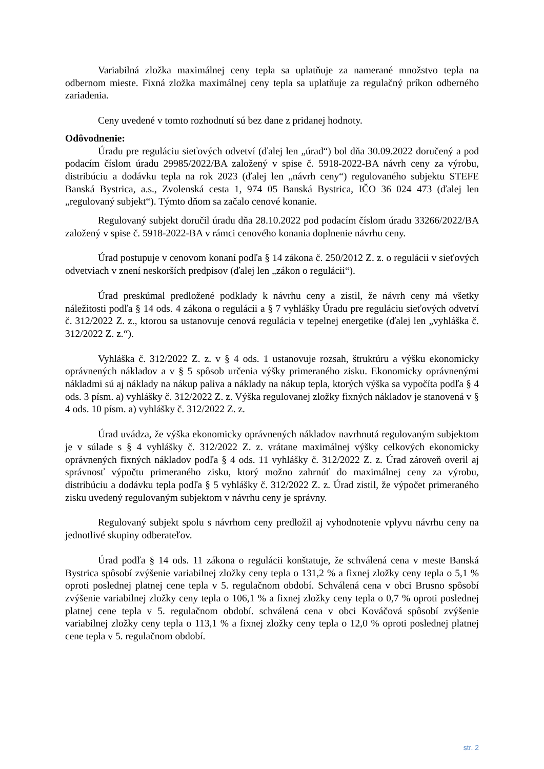Variabilná zložka maximálnej ceny tepla sa uplatňuje za namerané množstvo tepla na odbernom mieste. Fixná zložka maximálnej ceny tepla sa uplatňuje za regulačný príkon odberného zariadenia.
Ceny uvedené v tomto rozhodnutí sú bez dane z pridanej hodnoty.
Odôvodnenie:
Úradu pre reguláciu sieťových odvetví (ďalej len „úrad“) bol dňa 30.09.2022 doručený a pod podacím číslom úradu 29985/2022/BA založený v spise č. 5918-2022-BA návrh ceny za výrobu, distribúciu a dodávku tepla na rok 2023 (ďalej len „návrh ceny“) regulovaného subjektu STEFE Banská Bystrica, a.s., Zvolenská cesta 1, 974 05 Banská Bystrica, IČO 36 024 473 (ďalej len „regulovaný subjekt“). Týmto dňom sa začalo cenové konanie.
Regulovaný subjekt doručil úradu dňa 28.10.2022 pod podacím číslom úradu 33266/2022/BA založený v spise č. 5918-2022-BA v rámci cenového konania doplnenie návrhu ceny.
Úrad postupuje v cenovom konaní podľa § 14 zákona č. 250/2012 Z. z. o regulácii v sieťových odvetviach v znení neskorších predpisov (ďalej len „zákon o regulácii“).
Úrad preskúmal predložené podklady k návrhu ceny a zistil, že návrh ceny má všetky náležitosti podľa § 14 ods. 4 zákona o regulácii a § 7 vyhlášky Úradu pre reguláciu sieťových odvetví č. 312/2022 Z. z., ktorou sa ustanovuje cenová regulácia v tepelnej energetike (ďalej len „vyhláška č. 312/2022 Z. z.“).
Vyhláška č. 312/2022 Z. z. v § 4 ods. 1 ustanovuje rozsah, štruktúru a výšku ekonomicky oprávnených nákladov a v § 5 spôsob určenia výšky primeraného zisku. Ekonomicky oprávnenými nákladmi sú aj náklady na nákup paliva a náklady na nákup tepla, ktorých výška sa vypočíta podľa § 4 ods. 3 písm. a) vyhlášky č. 312/2022 Z. z. Výška regulovanej zložky fixných nákladov je stanovená v § 4 ods. 10 písm. a) vyhlášky č. 312/2022 Z. z.
Úrad uvádza, že výška ekonomicky oprávnených nákladov navrhnutá regulovaným subjektom je v súlade s § 4 vyhlášky č. 312/2022 Z. z. vrátane maximálnej výšky celkových ekonomicky oprávnených fixných nákladov podľa § 4 ods. 11 vyhlášky č. 312/2022 Z. z. Úrad zároveň overil aj správnosť výpočtu primeraného zisku, ktorý možno zahrnúť do maximálnej ceny za výrobu, distribúciu a dodávku tepla podľa § 5 vyhlášky č. 312/2022 Z. z. Úrad zistil, že výpočet primeraného zisku uvedený regulovaným subjektom v návrhu ceny je správny.
Regulovaný subjekt spolu s návrhom ceny predložil aj vyhodnotenie vplyvu návrhu ceny na jednotlivé skupiny odberateľov.
Úrad podľa § 14 ods. 11 zákona o regulácii konštatuje, že schválená cena v meste Banská Bystrica spôsobí zvýšenie variabilnej zložky ceny tepla o 131,2 % a fixnej zložky ceny tepla o 5,1 % oproti poslednej platnej cene tepla v 5. regulačnom období. Schválená cena v obci Brusno spôsobí zvýšenie variabilnej zložky ceny tepla o 106,1 % a fixnej zložky ceny tepla o 0,7 % oproti poslednej platnej cene tepla v 5. regulačnom období. schválená cena v obci Kováčová spôsobí zvýšenie variabilnej zložky ceny tepla o 113,1 % a fixnej zložky ceny tepla o 12,0 % oproti poslednej platnej cene tepla v 5. regulačnom období.
str. 2